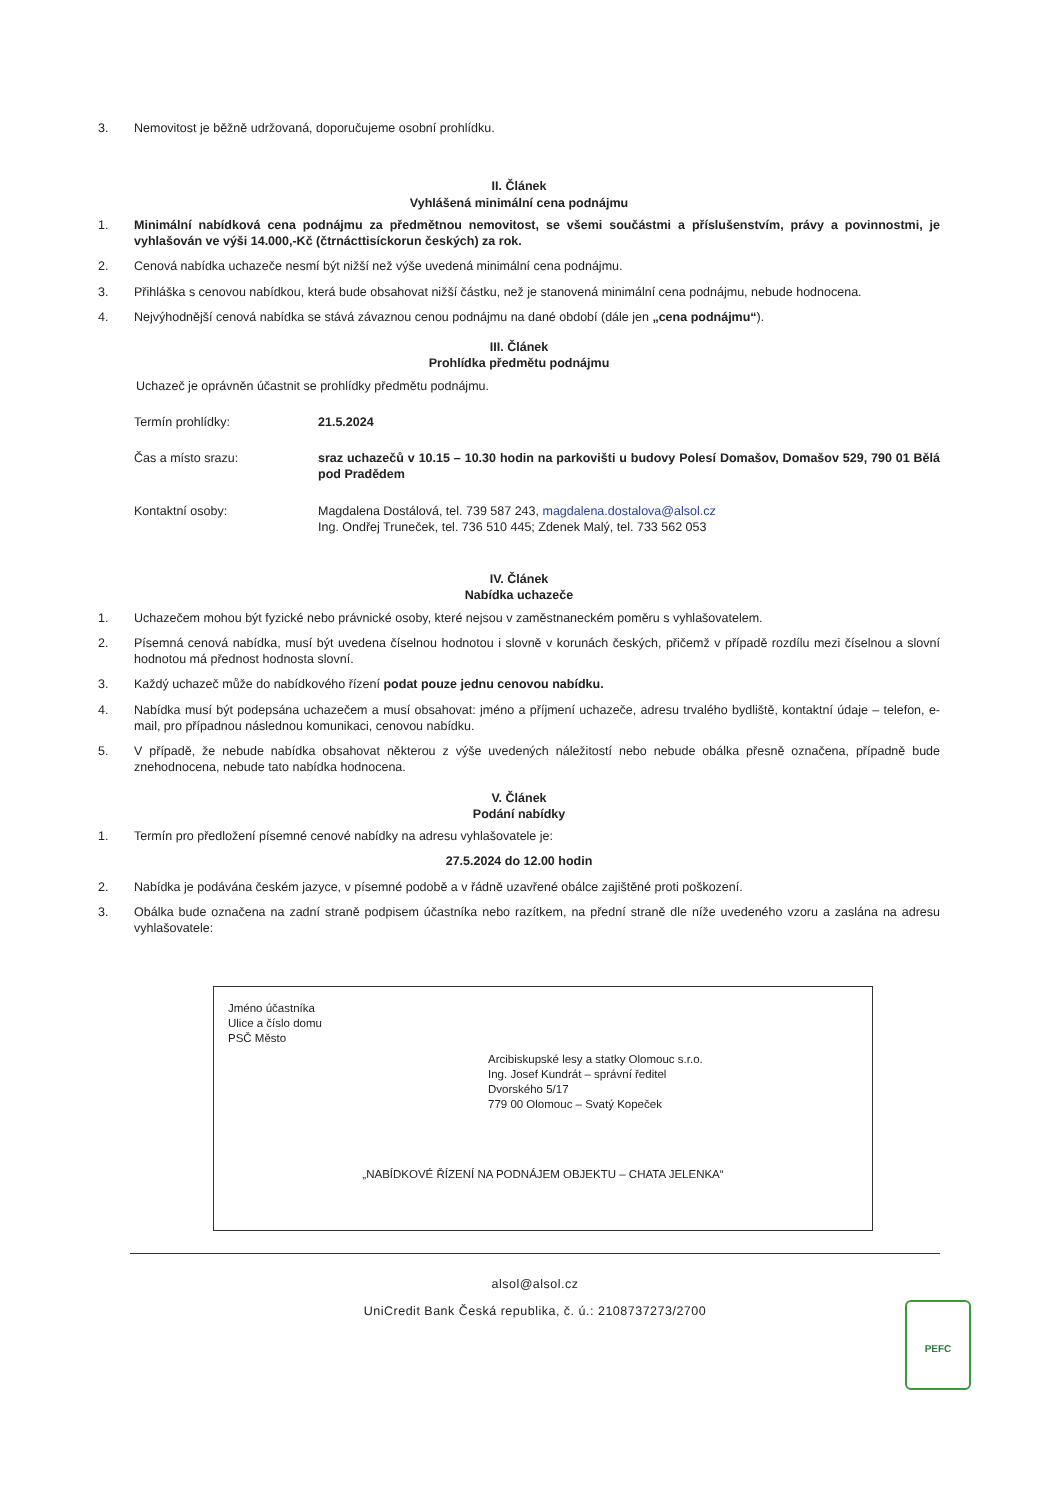3. Nemovitost je běžně udržovaná, doporučujeme osobní prohlídku.
II. Článek
Vyhlášená minimální cena podnájmu
1. Minimální nabídková cena podnájmu za předmětnou nemovitost, se všemi součástmi a příslušenstvím, právy a povinnostmi, je vyhlašován ve výši 14.000,-Kč (čtrnácttisíckorun českých) za rok.
2. Cenová nabídka uchazeče nesmí být nižší než výše uvedená minimální cena podnájmu.
3. Přihláška s cenovou nabídkou, která bude obsahovat nižší částku, než je stanovená minimální cena podnájmu, nebude hodnocena.
4. Nejvýhodnější cenová nabídka se stává závaznou cenou podnájmu na dané období (dále jen „cena podnájmu“).
III. Článek
Prohlídka předmětu podnájmu
Uchazeč je oprávněn účastnit se prohlídky předmětu podnájmu.
Termín prohlídky: 21.5.2024
Čas a místo srazu: sraz uchazečů v 10.15 – 10.30 hodin na parkovišti u budovy Polesí Domašov, Domašov 529, 790 01 Bělá pod Pradědem
Kontaktní osoby: Magdalena Dostálová, tel. 739 587 243, magdalena.dostalova@alsol.cz
Ing. Ondřej Truneček, tel. 736 510 445; Zdenek Malý, tel. 733 562 053
IV. Článek
Nabídka uchazeče
1. Uchazečem mohou být fyzické nebo právnické osoby, které nejsou v zaměstnaneckém poměru s vyhlašovatelem.
2. Písemná cenová nabídka, musí být uvedena číselnou hodnotou i slovně v korunách českých, přičemž v případě rozdílu mezi číselnou a slovní hodnotou má přednost hodnosta slovní.
3. Každý uchazeč může do nabídkového řízení podat pouze jednu cenovou nabídku.
4. Nabídka musí být podepsána uchazečem a musí obsahovat: jméno a příjmení uchazeče, adresu trvalého bydliště, kontaktní údaje – telefon, e-mail, pro případnou následnou komunikaci, cenovou nabídku.
5. V případě, že nebude nabídka obsahovat některou z výše uvedených náležitostí nebo nebude obálka přesně označena, případně bude znehodnocena, nebude tato nabídka hodnocena.
V. Článek
Podání nabídky
1. Termín pro předložení písemné cenové nabídky na adresu vyhlašovatele je:
27.5.2024 do 12.00 hodin
2. Nabídka je podávána českém jazyce, v písemné podobě a v řádně uzavřené obálce zajištěné proti poškození.
3. Obálka bude označena na zadní straně podpisem účastníka nebo razítkem, na přední straně dle níže uvedeného vzoru a zaslána na adresu vyhlašovatele:
Jméno účastníka
Ulice a číslo domu
PSČ Město
Arcibiskupské lesy a statky Olomouc s.r.o.
Ing. Josef Kundrát – správní ředitel
Dvorského 5/17
779 00 Olomouc – Svatý Kopeček
„NABÍDKOVÉ ŘÍZENÍ NA PODNÁJEM OBJEKTU – CHATA JELENKA“
alsol@alsol.cz
UniCredit Bank Česká republika, č. ú.: 2108737273/2700
PEFC